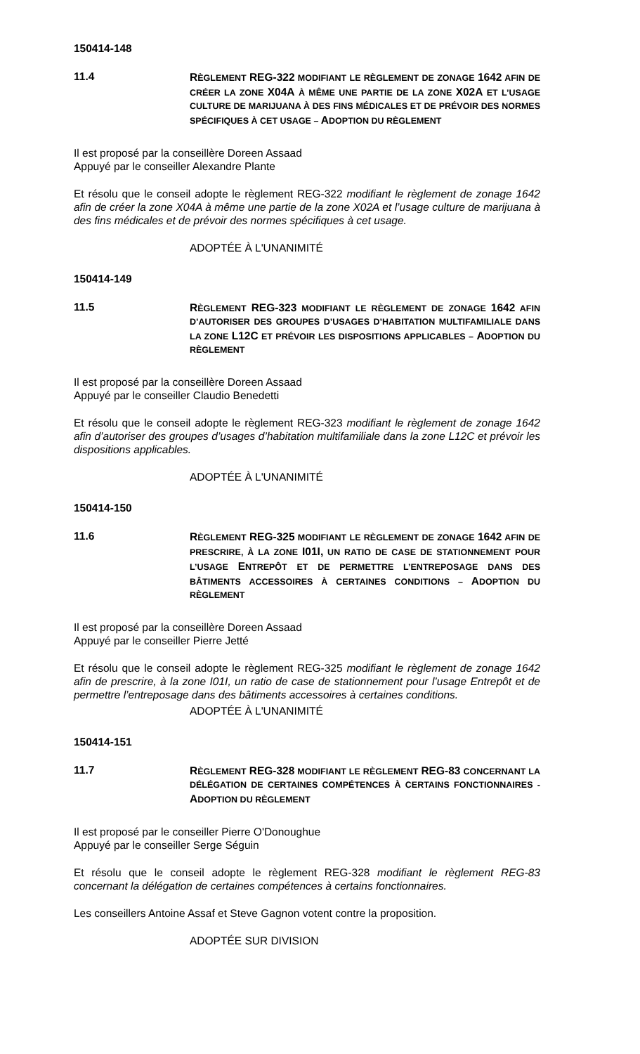150414-148
11.4
RÈGLEMENT REG-322 MODIFIANT LE RÈGLEMENT DE ZONAGE 1642 AFIN DE CRÉER LA ZONE X04A À MÊME UNE PARTIE DE LA ZONE X02A ET L’USAGE CULTURE DE MARIJUANA À DES FINS MÉDICALES ET DE PRÉVOIR DES NORMES SPÉCIFIQUES À CET USAGE – ADOPTION DU RÈGLEMENT
Il est proposé par la conseillère Doreen Assaad
Appuyé par le conseiller Alexandre Plante
Et résolu que le conseil adopte le règlement REG-322 modifiant le règlement de zonage 1642 afin de créer la zone X04A à même une partie de la zone X02A et l’usage culture de marijuana à des fins médicales et de prévoir des normes spécifiques à cet usage.
ADOPTÉE À L'UNANIMITÉ
150414-149
11.5
RÈGLEMENT REG-323 MODIFIANT LE RÈGLEMENT DE ZONAGE 1642 AFIN D’AUTORISER DES GROUPES D’USAGES D’HABITATION MULTIFAMILIALE DANS LA ZONE L12C ET PRÉVOIR LES DISPOSITIONS APPLICABLES – ADOPTION DU RÈGLEMENT
Il est proposé par la conseillère Doreen Assaad
Appuyé par le conseiller Claudio Benedetti
Et résolu que le conseil adopte le règlement REG-323 modifiant le règlement de zonage 1642 afin d’autoriser des groupes d’usages d’habitation multifamiliale dans la zone L12C et prévoir les dispositions applicables.
ADOPTÉE À L'UNANIMITÉ
150414-150
11.6
RÈGLEMENT REG-325 MODIFIANT LE RÈGLEMENT DE ZONAGE 1642 AFIN DE PRESCRIRE, À LA ZONE I01I, UN RATIO DE CASE DE STATIONNEMENT POUR L’USAGE ENTREPÔT ET DE PERMETTRE L’ENTREPOSAGE DANS DES BÂTIMENTS ACCESSOIRES À CERTAINES CONDITIONS – ADOPTION DU RÈGLEMENT
Il est proposé par la conseillère Doreen Assaad
Appuyé par le conseiller Pierre Jetté
Et résolu que le conseil adopte le règlement REG-325 modifiant le règlement de zonage 1642 afin de prescrire, à la zone I01I, un ratio de case de stationnement pour l’usage Entrepôt et de permettre l’entreposage dans des bâtiments accessoires à certaines conditions.
ADOPTÉE À L'UNANIMITÉ
150414-151
11.7
RÈGLEMENT REG-328 MODIFIANT LE RÈGLEMENT REG-83 CONCERNANT LA DÉLÉGATION DE CERTAINES COMPÉTENCES À CERTAINS FONCTIONNAIRES - ADOPTION DU RÈGLEMENT
Il est proposé par le conseiller Pierre O'Donoughue
Appuyé par le conseiller Serge Séguin
Et résolu que le conseil adopte le règlement REG-328 modifiant le règlement REG-83 concernant la délégation de certaines compétences à certains fonctionnaires.
Les conseillers Antoine Assaf et Steve Gagnon votent contre la proposition.
ADOPTÉE SUR DIVISION